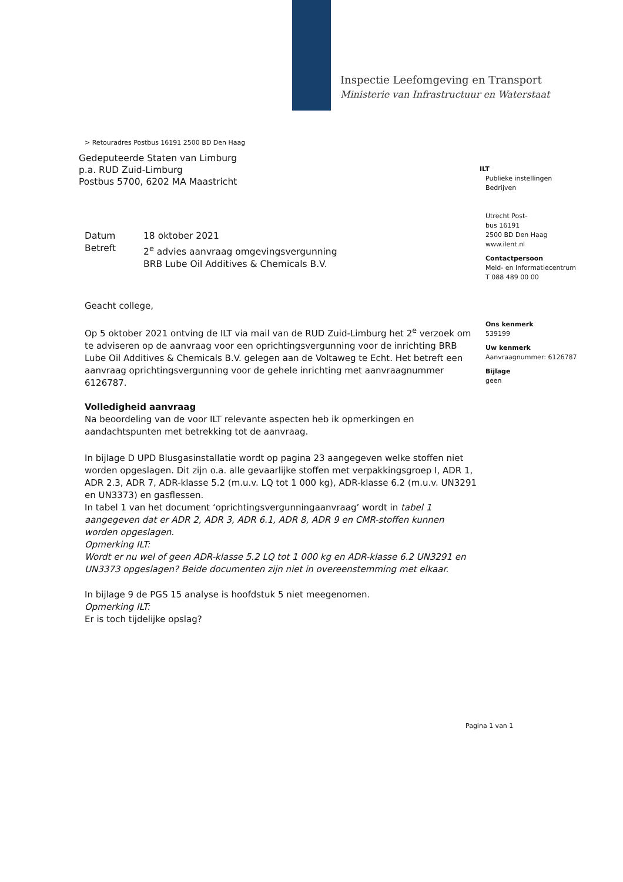Inspectie Leefomgeving en Transport
Ministerie van Infrastructuur en Waterstaat
> Retouradres Postbus 16191 2500 BD Den Haag
Gedeputeerde Staten van Limburg
p.a. RUD Zuid-Limburg
Postbus 5700, 6202 MA Maastricht
| Datum | 18 oktober 2021 |
| Betreft | 2<sup>e</sup> advies aanvraag omgevingsvergunning BRB Lube Oil Additives & Chemicals B.V. |
Geacht college,
Op 5 oktober 2021 ontving de ILT via mail van de RUD Zuid-Limburg het 2<sup>e</sup> verzoek om te adviseren op de aanvraag voor een oprichtingsvergunning voor de inrichting BRB Lube Oil Additives & Chemicals B.V. gelegen aan de Voltaweg te Echt. Het betreft een aanvraag oprichtingsvergunning voor de gehele inrichting met aanvraagnummer 6126787.
Volledigheid aanvraag
Na beoordeling van de voor ILT relevante aspecten heb ik opmerkingen en aandachtspunten met betrekking tot de aanvraag.
In bijlage D UPD Blusgasinstallatie wordt op pagina 23 aangegeven welke stoffen niet worden opgeslagen. Dit zijn o.a. alle gevaarlijke stoffen met verpakkingsgroep I, ADR 1, ADR 2.3, ADR 7, ADR-klasse 5.2 (m.u.v. LQ tot 1 000 kg), ADR-klasse 6.2 (m.u.v. UN3291 en UN3373) en gasflessen.
In tabel 1 van het document ‘oprichtingsvergunningaanvraag’ wordt in tabel 1 aangegeven dat er ADR 2, ADR 3, ADR 6.1, ADR 8, ADR 9 en CMR-stoffen kunnen worden opgeslagen.
Opmerking ILT:
Wordt er nu wel of geen ADR-klasse 5.2 LQ tot 1 000 kg en ADR-klasse 6.2 UN3291 en UN3373 opgeslagen? Beide documenten zijn niet in overeenstemming met elkaar.
In bijlage 9 de PGS 15 analyse is hoofdstuk 5 niet meegenomen.
Opmerking ILT:
Er is toch tijdelijke opslag?
ILT
Publieke instellingen
Bedrijven
Utrecht Post-
bus 16191
2500 BD Den Haag
www.ilent.nl
Contactpersoon
Meld- en Informatiecentrum
T 088 489 00 00
Ons kenmerk
539199
Uw kenmerk
Aanvraagnummer: 6126787
Bijlage
geen
Pagina 1 van 1